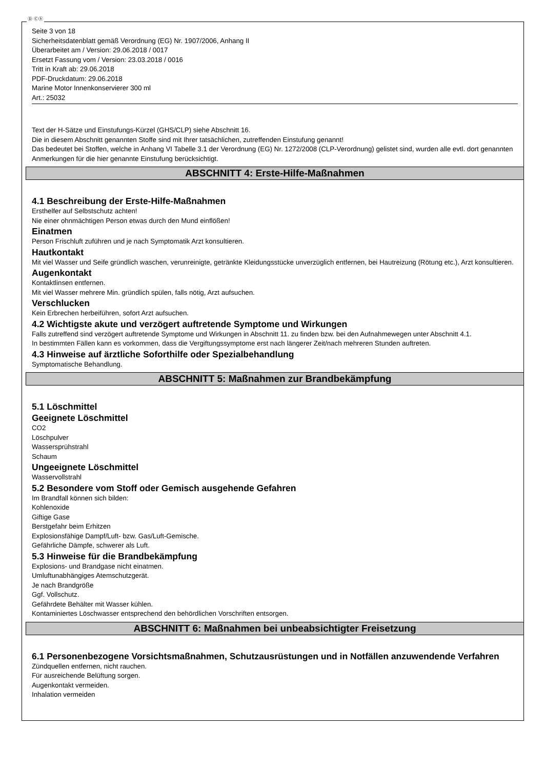Ⓓ Ⓒⓗ
Seite 3 von 18
Sicherheitsdatenblatt gemäß Verordnung (EG) Nr. 1907/2006, Anhang II
Überarbeitet am / Version: 29.06.2018 / 0017
Ersetzt Fassung vom / Version: 23.03.2018 / 0016
Tritt in Kraft ab: 29.06.2018
PDF-Druckdatum: 29.06.2018
Marine Motor Innenkonservierer 300 ml
Art.: 25032
Text der H-Sätze und Einstufungs-Kürzel (GHS/CLP) siehe Abschnitt 16.
Die in diesem Abschnitt genannten Stoffe sind mit Ihrer tatsächlichen, zutreffenden Einstufung genannt!
Das bedeutet bei Stoffen, welche in Anhang VI Tabelle 3.1 der Verordnung (EG) Nr. 1272/2008 (CLP-Verordnung) gelistet sind, wurden alle evtl. dort genannten Anmerkungen für die hier genannte Einstufung berücksichtigt.
ABSCHNITT 4: Erste-Hilfe-Maßnahmen
4.1 Beschreibung der Erste-Hilfe-Maßnahmen
Ersthelfer auf Selbstschutz achten!
Nie einer ohnmächtigen Person etwas durch den Mund einflößen!
Einatmen
Person Frischluft zuführen und je nach Symptomatik Arzt konsultieren.
Hautkontakt
Mit viel Wasser und Seife gründlich waschen, verunreinigte, getränkte Kleidungsstücke unverzüglich entfernen, bei Hautreizung (Rötung etc.), Arzt konsultieren.
Augenkontakt
Kontaktlinsen entfernen.
Mit viel Wasser mehrere Min. gründlich spülen, falls nötig, Arzt aufsuchen.
Verschlucken
Kein Erbrechen herbeiführen, sofort Arzt aufsuchen.
4.2 Wichtigste akute und verzögert auftretende Symptome und Wirkungen
Falls zutreffend sind verzögert auftretende Symptome und Wirkungen in Abschnitt 11. zu finden bzw. bei den Aufnahmewegen unter Abschnitt 4.1.
In bestimmten Fällen kann es vorkommen, dass die Vergiftungssymptome erst nach längerer Zeit/nach mehreren Stunden auftreten.
4.3 Hinweise auf ärztliche Soforthilfe oder Spezialbehandlung
Symptomatische Behandlung.
ABSCHNITT 5: Maßnahmen zur Brandbekämpfung
5.1 Löschmittel
Geeignete Löschmittel
CO2
Löschpulver
Wassersprühstrahl
Schaum
Ungeeignete Löschmittel
Wasservollstrahl
5.2 Besondere vom Stoff oder Gemisch ausgehende Gefahren
Im Brandfall können sich bilden:
Kohlenoxide
Giftige Gase
Berstgefahr beim Erhitzen
Explosionsfähige Dampf/Luft- bzw. Gas/Luft-Gemische.
Gefährliche Dämpfe, schwerer als Luft.
5.3 Hinweise für die Brandbekämpfung
Explosions- und Brandgase nicht einatmen.
Umluftunabhängiges Atemschutzgerät.
Je nach Brandgröße
Ggf. Vollschutz.
Gefährdete Behälter mit Wasser kühlen.
Kontaminiertes Löschwasser entsprechend den behördlichen Vorschriften entsorgen.
ABSCHNITT 6: Maßnahmen bei unbeabsichtigter Freisetzung
6.1 Personenbezogene Vorsichtsmaßnahmen, Schutzausrüstungen und in Notfällen anzuwendende Verfahren
Zündquellen entfernen, nicht rauchen.
Für ausreichende Belüftung sorgen.
Augenkontakt vermeiden.
Inhalation vermeiden